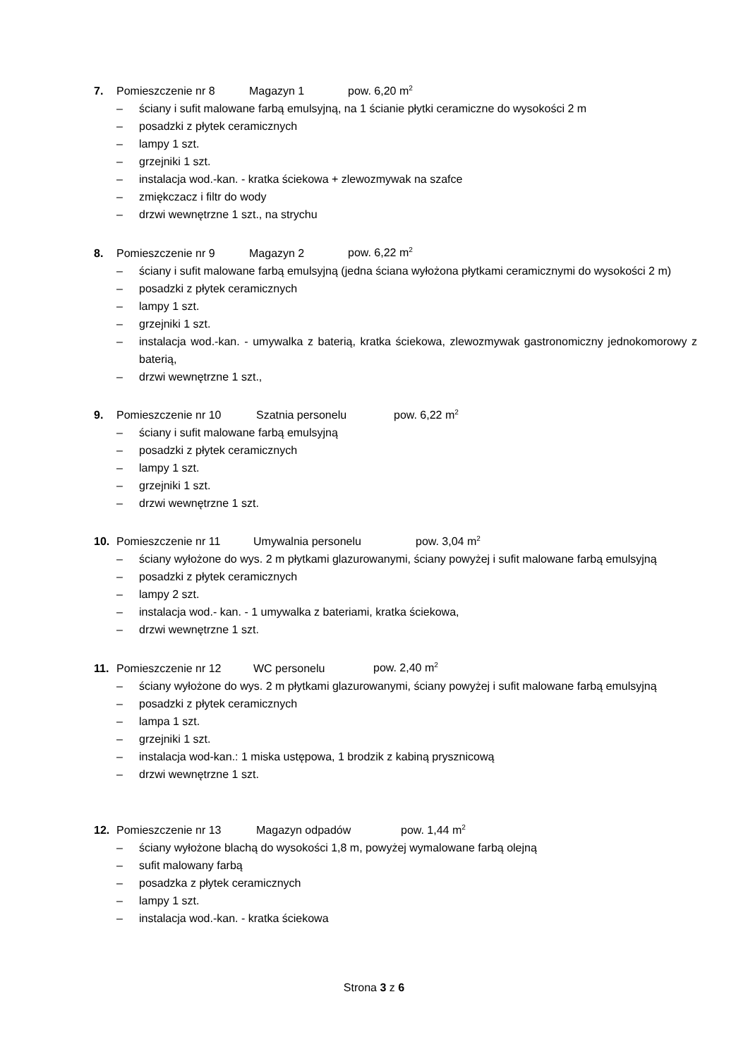7. Pomieszczenie nr 8 Magazyn 1 pow. 6,20 m<sup>2</sup>
– ściany i sufit malowane farbą emulsyjną, na 1 ścianie płytki ceramiczne do wysokości 2 m
– posadzki z płytek ceramicznych
– lampy 1 szt.
– grzejniki 1 szt.
– instalacja wod.-kan. - kratka ściekowa + zlewozmywak na szafce
– zmiękczacz i filtr do wody
– drzwi wewnętrzne 1 szt., na strychu
8. Pomieszczenie nr 9 Magazyn 2 pow. 6,22 m<sup>2</sup>
– ściany i sufit malowane farbą emulsyjną (jedna ściana wyłożona płytkami ceramicznymi do wysokości 2 m)
– posadzki z płytek ceramicznych
– lampy 1 szt.
– grzejniki 1 szt.
– instalacja wod.-kan. - umywalka z baterią, kratka ściekowa, zlewozmywak gastronomiczny jednokomorowy z baterią,
– drzwi wewnętrzne 1 szt.,
9. Pomieszczenie nr 10 Szatnia personelu pow. 6,22 m<sup>2</sup>
– ściany i sufit malowane farbą emulsyjną
– posadzki z płytek ceramicznych
– lampy 1 szt.
– grzejniki 1 szt.
– drzwi wewnętrzne 1 szt.
10. Pomieszczenie nr 11 Umywalnia personelu pow. 3,04 m<sup>2</sup>
– ściany wyłożone do wys. 2 m płytkami glazurowanymi, ściany powyżej i sufit malowane farbą emulsyjną
– posadzki z płytek ceramicznych
– lampy 2 szt.
– instalacja wod.- kan. - 1 umywalka z bateriami, kratka ściekowa,
– drzwi wewnętrzne 1 szt.
11. Pomieszczenie nr 12 WC personelu pow. 2,40 m<sup>2</sup>
– ściany wyłożone do wys. 2 m płytkami glazurowanymi, ściany powyżej i sufit malowane farbą emulsyjną
– posadzki z płytek ceramicznych
– lampa 1 szt.
– grzejniki 1 szt.
– instalacja wod-kan.: 1 miska ustępowa, 1 brodzik z kabiną prysznicową
– drzwi wewnętrzne 1 szt.
12. Pomieszczenie nr 13 Magazyn odpadów pow. 1,44 m<sup>2</sup>
– ściany wyłożone blachą do wysokości 1,8 m, powyżej wymalowane farbą olejną
– sufit malowany farbą
– posadzka z płytek ceramicznych
– lampy 1 szt.
– instalacja wod.-kan. - kratka ściekowa
Strona 3 z 6